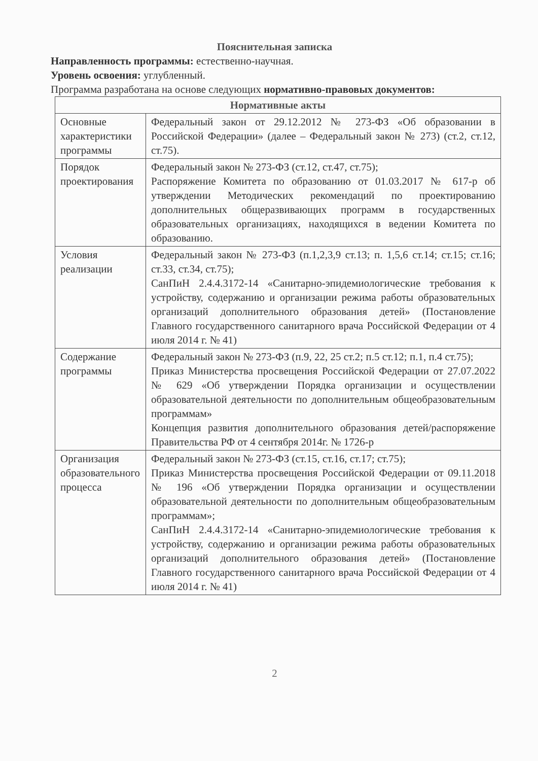Пояснительная записка
Направленность программы: естественно-научная.
Уровень освоения: углубленный.
Программа разработана на основе следующих нормативно-правовых документов:
| Нормативные акты | |
| --- | --- |
| Основные характеристики программы | Федеральный закон от 29.12.2012 № 273-ФЗ «Об образовании в Российской Федерации» (далее – Федеральный закон № 273) (ст.2, ст.12, ст.75). |
| Порядок проектирования | Федеральный закон № 273-ФЗ (ст.12, ст.47, ст.75); Распоряжение Комитета по образованию от 01.03.2017 № 617-р об утверждении Методических рекомендаций по проектированию дополнительных общеразвивающих программ в государственных образовательных организациях, находящихся в ведении Комитета по образованию. |
| Условия реализации | Федеральный закон № 273-ФЗ (п.1,2,3,9 ст.13; п. 1,5,6 ст.14; ст.15; ст.16; ст.33, ст.34, ст.75); СанПиН 2.4.4.3172-14 «Санитарно-эпидемиологические требования к устройству, содержанию и организации режима работы образовательных организаций дополнительного образования детей» (Постановление Главного государственного санитарного врача Российской Федерации от 4 июля 2014 г. № 41) |
| Содержание программы | Федеральный закон № 273-ФЗ (п.9, 22, 25 ст.2; п.5 ст.12; п.1, п.4 ст.75); Приказ Министерства просвещения Российской Федерации от 27.07.2022 № 629 «Об утверждении Порядка организации и осуществлении образовательной деятельности по дополнительным общеобразовательным программам» Концепция развития дополнительного образования детей/распоряжение Правительства РФ от 4 сентября 2014г. № 1726-р |
| Организация образовательного процесса | Федеральный закон № 273-ФЗ (ст.15, ст.16, ст.17; ст.75); Приказ Министерства просвещения Российской Федерации от 09.11.2018 № 196 «Об утверждении Порядка организации и осуществлении образовательной деятельности по дополнительным общеобразовательным программам»; СанПиН 2.4.4.3172-14 «Санитарно-эпидемиологические требования к устройству, содержанию и организации режима работы образовательных организаций дополнительного образования детей» (Постановление Главного государственного санитарного врача Российской Федерации от 4 июля 2014 г. № 41) |
2